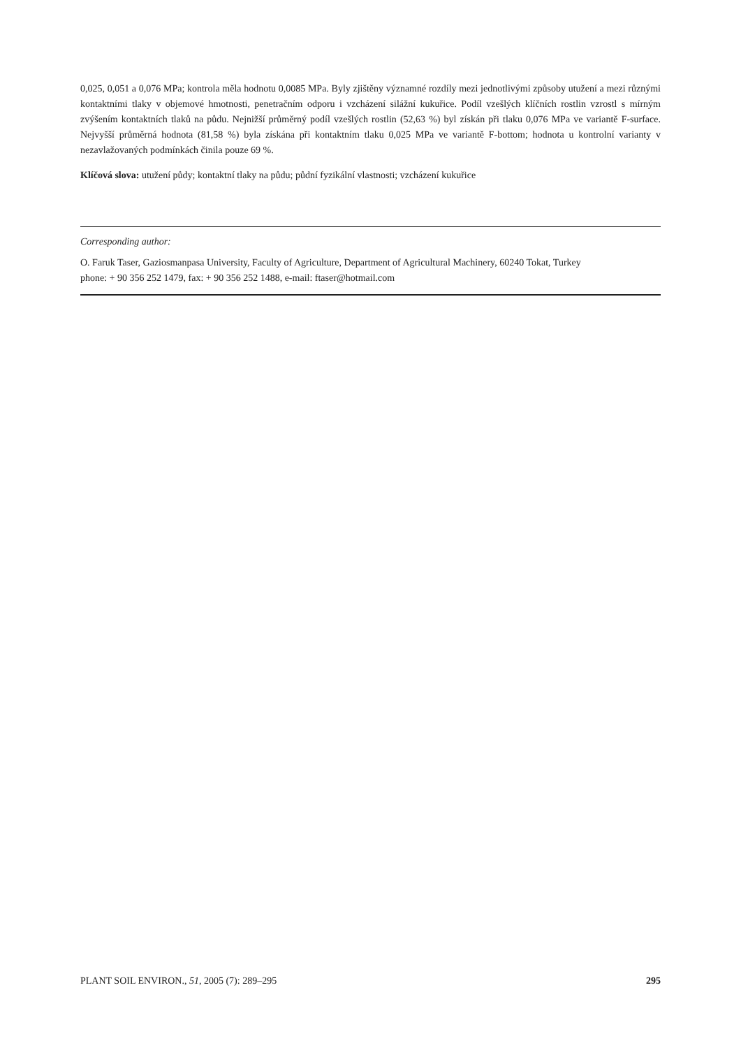0,025, 0,051 a 0,076 MPa; kontrola měla hodnotu 0,0085 MPa. Byly zjištěny významné rozdíly mezi jednotlivými způsoby utužení a mezi různými kontaktními tlaky v objemové hmotnosti, penetračním odporu i vzcházení silážní kukuřice. Podíl vzešlých klíčních rostlin vzrostl s mírným zvýšením kontaktních tlaků na půdu. Nejnižší průměrný podíl vzešlých rostlin (52,63 %) byl získán při tlaku 0,076 MPa ve variantě F-surface. Nejvyšší průměrná hodnota (81,58 %) byla získána při kontaktním tlaku 0,025 MPa ve variantě F-bottom; hodnota u kontrolní varianty v nezavlažovaných podmínkách činila pouze 69 %.
Klíčová slova: utužení půdy; kontaktní tlaky na půdu; půdní fyzikální vlastnosti; vzcházení kukuřice
Corresponding author:
O. Faruk Taser, Gaziosmanpasa University, Faculty of Agriculture, Department of Agricultural Machinery, 60240 Tokat, Turkey
phone: + 90 356 252 1479, fax: + 90 356 252 1488, e-mail: ftaser@hotmail.com
PLANT SOIL ENVIRON., 51, 2005 (7): 289–295 295